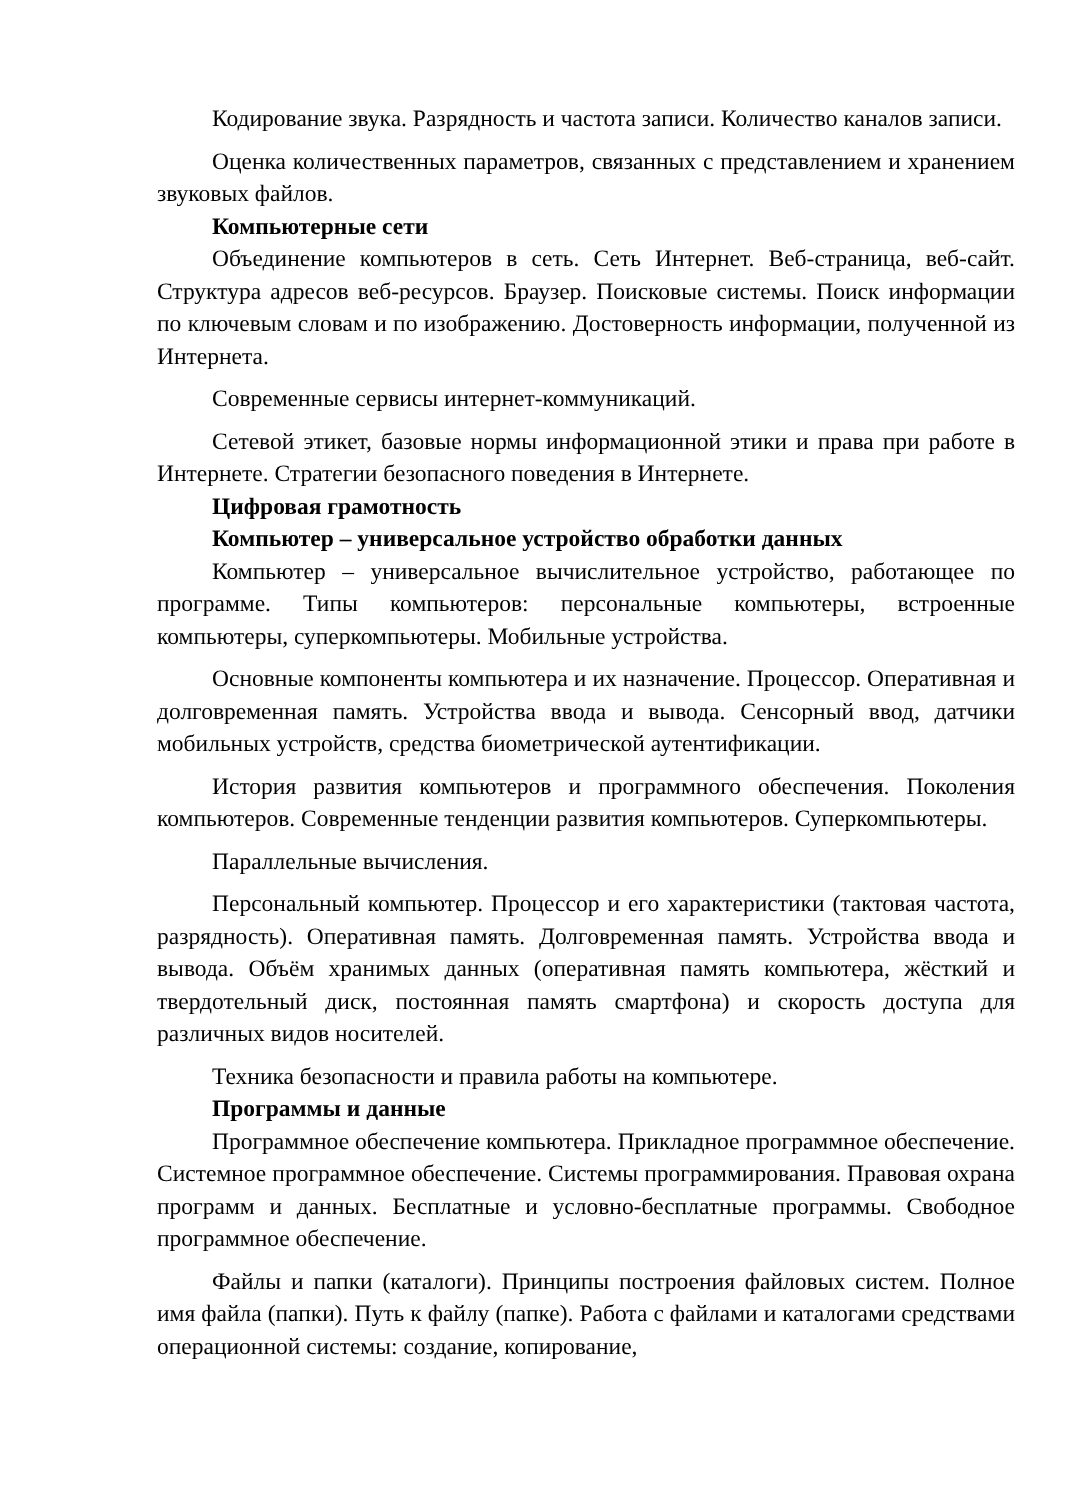Кодирование звука. Разрядность и частота записи. Количество каналов записи.
Оценка количественных параметров, связанных с представлением и хранением звуковых файлов.
Компьютерные сети
Объединение компьютеров в сеть. Сеть Интернет. Веб-страница, веб-сайт. Структура адресов веб-ресурсов. Браузер. Поисковые системы. Поиск информации по ключевым словам и по изображению. Достоверность информации, полученной из Интернета.
Современные сервисы интернет-коммуникаций.
Сетевой этикет, базовые нормы информационной этики и права при работе в Интернете. Стратегии безопасного поведения в Интернете.
Цифровая грамотность
Компьютер – универсальное устройство обработки данных
Компьютер – универсальное вычислительное устройство, работающее по программе. Типы компьютеров: персональные компьютеры, встроенные компьютеры, суперкомпьютеры. Мобильные устройства.
Основные компоненты компьютера и их назначение. Процессор. Оперативная и долговременная память. Устройства ввода и вывода. Сенсорный ввод, датчики мобильных устройств, средства биометрической аутентификации.
История развития компьютеров и программного обеспечения. Поколения компьютеров. Современные тенденции развития компьютеров. Суперкомпьютеры.
Параллельные вычисления.
Персональный компьютер. Процессор и его характеристики (тактовая частота, разрядность). Оперативная память. Долговременная память. Устройства ввода и вывода. Объём хранимых данных (оперативная память компьютера, жёсткий и твердотельный диск, постоянная память смартфона) и скорость доступа для различных видов носителей.
Техника безопасности и правила работы на компьютере.
Программы и данные
Программное обеспечение компьютера. Прикладное программное обеспечение. Системное программное обеспечение. Системы программирования. Правовая охрана программ и данных. Бесплатные и условно-бесплатные программы. Свободное программное обеспечение.
Файлы и папки (каталоги). Принципы построения файловых систем. Полное имя файла (папки). Путь к файлу (папке). Работа с файлами и каталогами средствами операционной системы: создание, копирование,